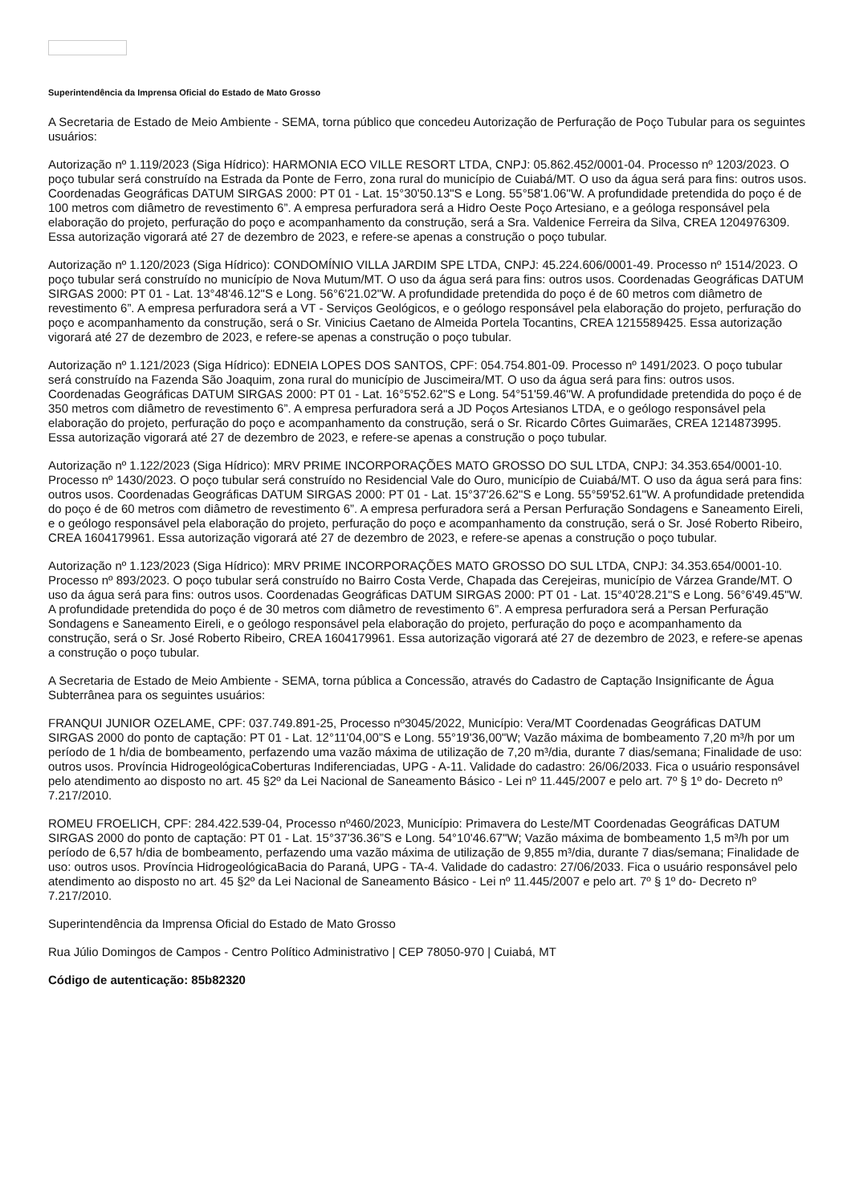Superintendência da Imprensa Oficial do Estado de Mato Grosso
A Secretaria de Estado de Meio Ambiente - SEMA, torna público que concedeu Autorização de Perfuração de Poço Tubular para os seguintes usuários:
Autorização nº 1.119/2023 (Siga Hídrico): HARMONIA ECO VILLE RESORT LTDA, CNPJ: 05.862.452/0001-04. Processo nº 1203/2023. O poço tubular será construído na Estrada da Ponte de Ferro, zona rural do município de Cuiabá/MT. O uso da água será para fins: outros usos. Coordenadas Geográficas DATUM SIRGAS 2000: PT 01 - Lat. 15°30'50.13"S e Long. 55°58'1.06"W. A profundidade pretendida do poço é de 100 metros com diâmetro de revestimento 6”. A empresa perfuradora será a Hidro Oeste Poço Artesiano, e a geóloga responsável pela elaboração do projeto, perfuração do poço e acompanhamento da construção, será a Sra. Valdenice Ferreira da Silva, CREA 1204976309. Essa autorização vigorará até 27 de dezembro de 2023, e refere-se apenas a construção o poço tubular.
Autorização nº 1.120/2023 (Siga Hídrico): CONDOMÍNIO VILLA JARDIM SPE LTDA, CNPJ: 45.224.606/0001-49. Processo nº 1514/2023. O poço tubular será construído no município de Nova Mutum/MT. O uso da água será para fins: outros usos. Coordenadas Geográficas DATUM SIRGAS 2000: PT 01 - Lat. 13°48'46.12"S e Long. 56°6'21.02"W. A profundidade pretendida do poço é de 60 metros com diâmetro de revestimento 6”. A empresa perfuradora será a VT - Serviços Geológicos, e o geólogo responsável pela elaboração do projeto, perfuração do poço e acompanhamento da construção, será o Sr. Vinicius Caetano de Almeida Portela Tocantins, CREA 1215589425. Essa autorização vigorará até 27 de dezembro de 2023, e refere-se apenas a construção o poço tubular.
Autorização nº 1.121/2023 (Siga Hídrico): EDNEIA LOPES DOS SANTOS, CPF: 054.754.801-09. Processo nº 1491/2023. O poço tubular será construído na Fazenda São Joaquim, zona rural do município de Juscimeira/MT. O uso da água será para fins: outros usos. Coordenadas Geográficas DATUM SIRGAS 2000: PT 01 - Lat. 16°5'52.62"S e Long. 54°51'59.46"W. A profundidade pretendida do poço é de 350 metros com diâmetro de revestimento 6”. A empresa perfuradora será a JD Poços Artesianos LTDA, e o geólogo responsável pela elaboração do projeto, perfuração do poço e acompanhamento da construção, será o Sr. Ricardo Côrtes Guimarães, CREA 1214873995. Essa autorização vigorará até 27 de dezembro de 2023, e refere-se apenas a construção o poço tubular.
Autorização nº 1.122/2023 (Siga Hídrico): MRV PRIME INCORPORAÇÕES MATO GROSSO DO SUL LTDA, CNPJ: 34.353.654/0001-10. Processo nº 1430/2023. O poço tubular será construído no Residencial Vale do Ouro, município de Cuiabá/MT. O uso da água será para fins: outros usos. Coordenadas Geográficas DATUM SIRGAS 2000: PT 01 - Lat. 15°37'26.62"S e Long. 55°59'52.61"W. A profundidade pretendida do poço é de 60 metros com diâmetro de revestimento 6”. A empresa perfuradora será a Persan Perfuração Sondagens e Saneamento Eireli, e o geólogo responsável pela elaboração do projeto, perfuração do poço e acompanhamento da construção, será o Sr. José Roberto Ribeiro, CREA 1604179961. Essa autorização vigorará até 27 de dezembro de 2023, e refere-se apenas a construção o poço tubular.
Autorização nº 1.123/2023 (Siga Hídrico): MRV PRIME INCORPORAÇÕES MATO GROSSO DO SUL LTDA, CNPJ: 34.353.654/0001-10. Processo nº 893/2023. O poço tubular será construído no Bairro Costa Verde, Chapada das Cerejeiras, município de Várzea Grande/MT. O uso da água será para fins: outros usos. Coordenadas Geográficas DATUM SIRGAS 2000: PT 01 - Lat. 15°40'28.21"S e Long. 56°6'49.45"W. A profundidade pretendida do poço é de 30 metros com diâmetro de revestimento 6”. A empresa perfuradora será a Persan Perfuração Sondagens e Saneamento Eireli, e o geólogo responsável pela elaboração do projeto, perfuração do poço e acompanhamento da construção, será o Sr. José Roberto Ribeiro, CREA 1604179961. Essa autorização vigorará até 27 de dezembro de 2023, e refere-se apenas a construção o poço tubular.
A Secretaria de Estado de Meio Ambiente - SEMA, torna pública a Concessão, através do Cadastro de Captação Insignificante de Água Subterrânea para os seguintes usuários:
FRANQUI JUNIOR OZELAME, CPF: 037.749.891-25, Processo nº3045/2022, Município: Vera/MT Coordenadas Geográficas DATUM SIRGAS 2000 do ponto de captação: PT 01 - Lat. 12°11'04,00”S e Long. 55°19'36,00"W; Vazão máxima de bombeamento 7,20 m³/h por um período de 1 h/dia de bombeamento, perfazendo uma vazão máxima de utilização de 7,20 m³/dia, durante 7 dias/semana; Finalidade de uso: outros usos. Província HidrogeológicaCoberturas Indiferenciadas, UPG - A-11. Validade do cadastro: 26/06/2033. Fica o usuário responsável pelo atendimento ao disposto no art. 45 §2º da Lei Nacional de Saneamento Básico - Lei nº 11.445/2007 e pelo art. 7º § 1º do- Decreto nº 7.217/2010.
ROMEU FROELICH, CPF: 284.422.539-04, Processo nº460/2023, Município: Primavera do Leste/MT Coordenadas Geográficas DATUM SIRGAS 2000 do ponto de captação: PT 01 - Lat. 15°37'36.36”S e Long. 54°10'46.67"W; Vazão máxima de bombeamento 1,5 m³/h por um período de 6,57 h/dia de bombeamento, perfazendo uma vazão máxima de utilização de 9,855 m³/dia, durante 7 dias/semana; Finalidade de uso: outros usos. Província HidrogeológicaBacia do Paraná, UPG - TA-4. Validade do cadastro: 27/06/2033. Fica o usuário responsável pelo atendimento ao disposto no art. 45 §2º da Lei Nacional de Saneamento Básico - Lei nº 11.445/2007 e pelo art. 7º § 1º do- Decreto nº 7.217/2010.
Superintendência da Imprensa Oficial do Estado de Mato Grosso
Rua Júlio Domingos de Campos - Centro Político Administrativo | CEP 78050-970 | Cuiabá, MT
Código de autenticação: 85b82320